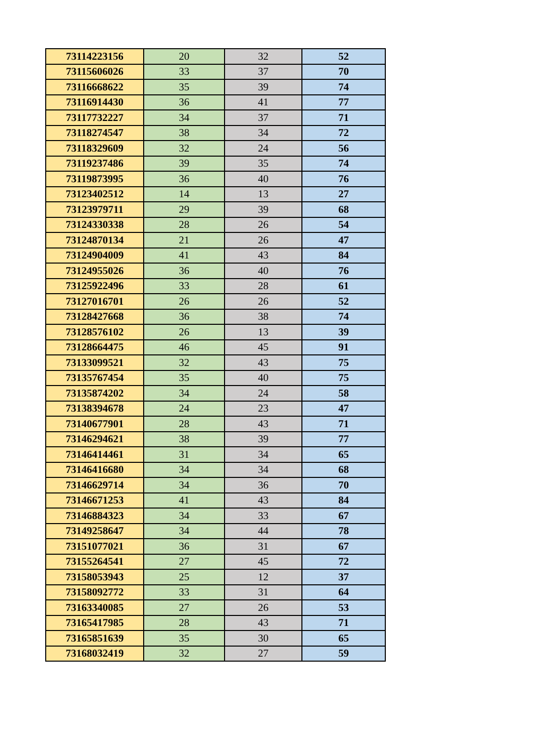| 73114223156 | 20 | 32 | 52 |
| 73115606026 | 33 | 37 | 70 |
| 73116668622 | 35 | 39 | 74 |
| 73116914430 | 36 | 41 | 77 |
| 73117732227 | 34 | 37 | 71 |
| 73118274547 | 38 | 34 | 72 |
| 73118329609 | 32 | 24 | 56 |
| 73119237486 | 39 | 35 | 74 |
| 73119873995 | 36 | 40 | 76 |
| 73123402512 | 14 | 13 | 27 |
| 73123979711 | 29 | 39 | 68 |
| 73124330338 | 28 | 26 | 54 |
| 73124870134 | 21 | 26 | 47 |
| 73124904009 | 41 | 43 | 84 |
| 73124955026 | 36 | 40 | 76 |
| 73125922496 | 33 | 28 | 61 |
| 73127016701 | 26 | 26 | 52 |
| 73128427668 | 36 | 38 | 74 |
| 73128576102 | 26 | 13 | 39 |
| 73128664475 | 46 | 45 | 91 |
| 73133099521 | 32 | 43 | 75 |
| 73135767454 | 35 | 40 | 75 |
| 73135874202 | 34 | 24 | 58 |
| 73138394678 | 24 | 23 | 47 |
| 73140677901 | 28 | 43 | 71 |
| 73146294621 | 38 | 39 | 77 |
| 73146414461 | 31 | 34 | 65 |
| 73146416680 | 34 | 34 | 68 |
| 73146629714 | 34 | 36 | 70 |
| 73146671253 | 41 | 43 | 84 |
| 73146884323 | 34 | 33 | 67 |
| 73149258647 | 34 | 44 | 78 |
| 73151077021 | 36 | 31 | 67 |
| 73155264541 | 27 | 45 | 72 |
| 73158053943 | 25 | 12 | 37 |
| 73158092772 | 33 | 31 | 64 |
| 73163340085 | 27 | 26 | 53 |
| 73165417985 | 28 | 43 | 71 |
| 73165851639 | 35 | 30 | 65 |
| 73168032419 | 32 | 27 | 59 |